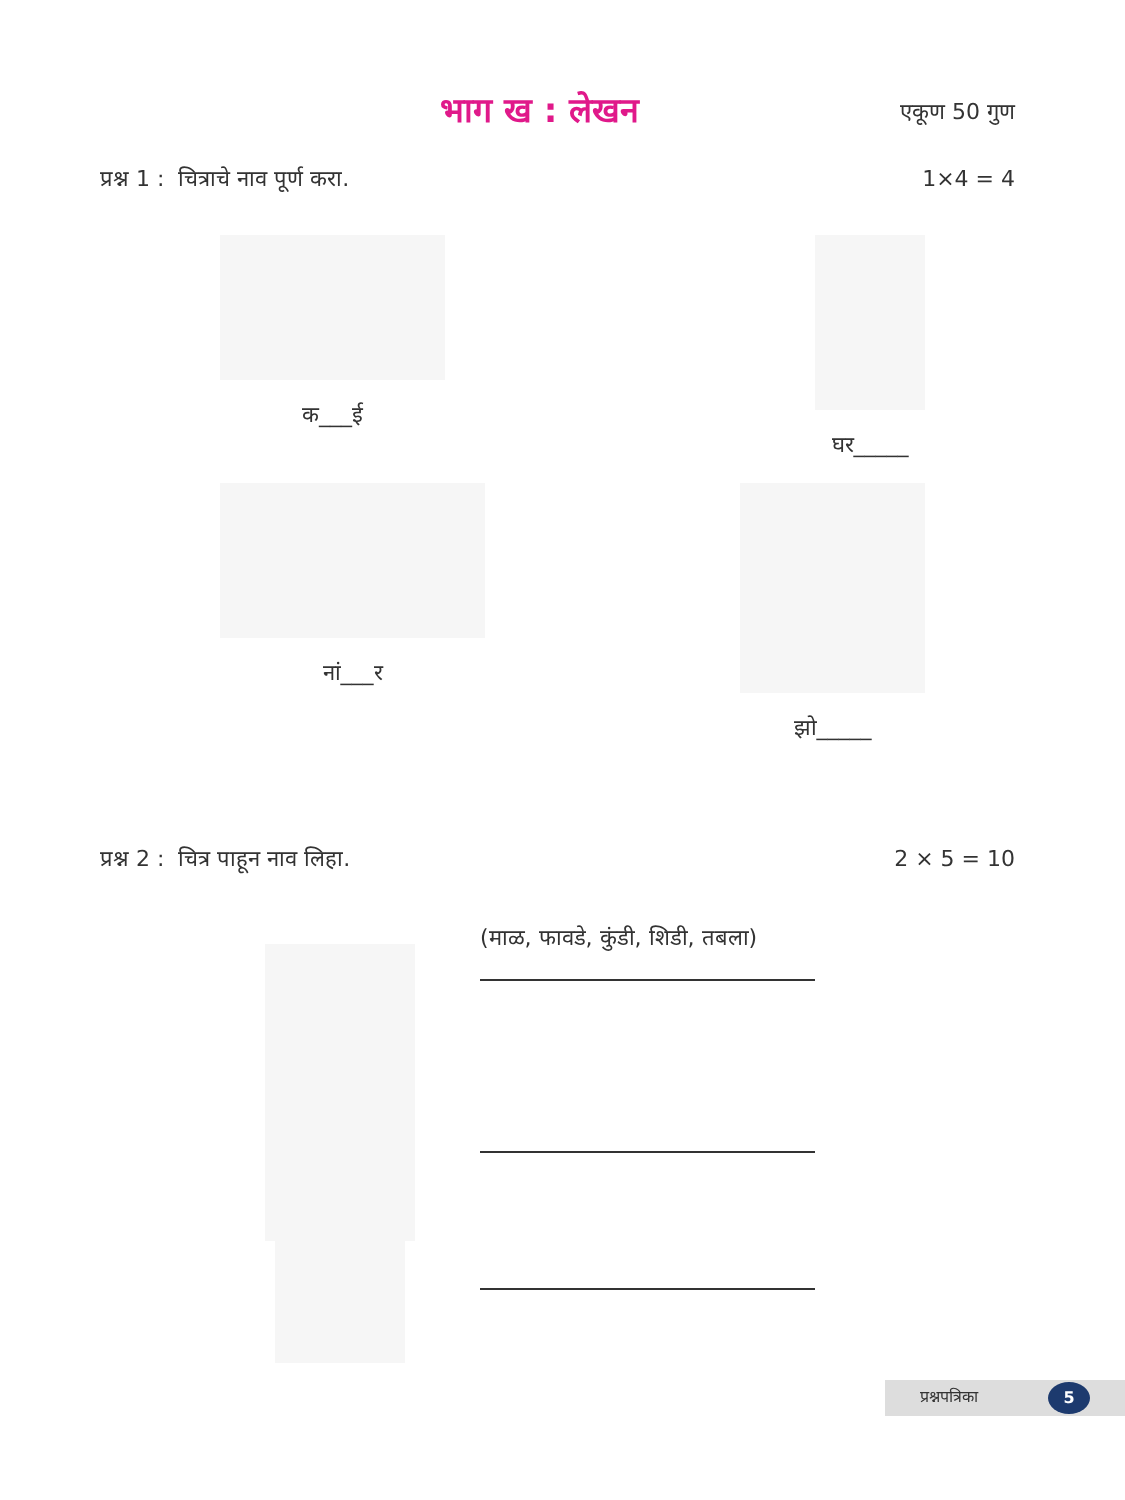भाग ख : लेखन एकूण 50 गुण
प्रश्न 1 : चित्राचे नाव पूर्ण करा. 1×4 = 4
क___ई घर_____
नां___र झो_____
प्रश्न 2 : चित्र पाहून नाव लिहा. 2 × 5 = 10
(माळ, फावडे, कुंडी, शिडी, तबला)
प्रश्नपत्रिका 5